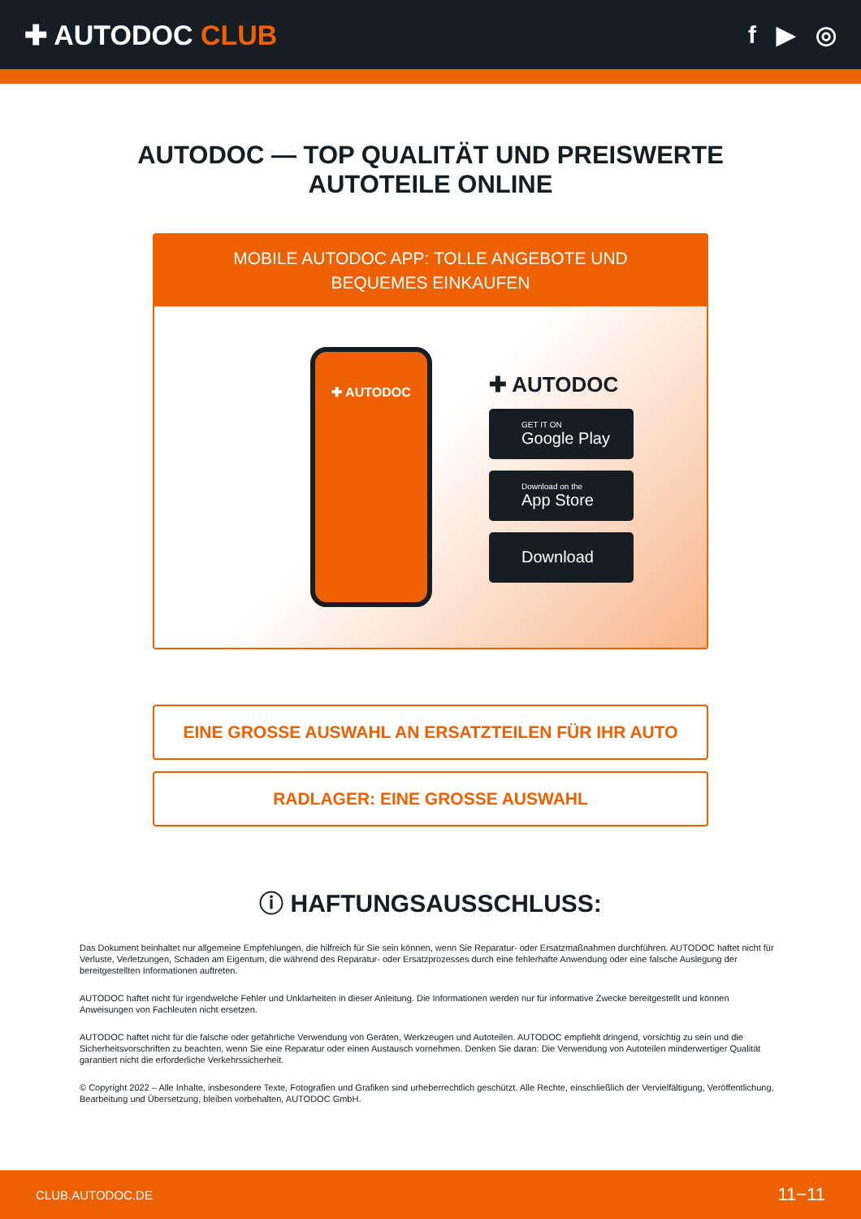✚ AUTODOC CLUB f ▶ ◎
AUTODOC — TOP QUALITÄT UND PREISWERTE
AUTOTEILE ONLINE
MOBILE AUTODOC APP: TOLLE ANGEBOTE UND BEQUEMES EINKAUFEN
✚ AUTODOC
✚ AUTODOC
GET IT ON
Google Play
Download on the
App Store
Download
EINE GROSSE AUSWAHL AN ERSATZTEILEN FÜR IHR AUTO
RADLAGER: EINE GROSSE AUSWAHL
ⓘ HAFTUNGSAUSSCHLUSS:
Das Dokument beinhaltet nur allgemeine Empfehlungen, die hilfreich für Sie sein können, wenn Sie Reparatur- oder Ersatzmaßnahmen durchführen. AUTODOC haftet nicht für Verluste, Verletzungen, Schäden am Eigentum, die während des Reparatur- oder Ersatzprozesses durch eine fehlerhafte Anwendung oder eine falsche Auslegung der bereitgestellten Informationen auftreten.
AUTODOC haftet nicht für irgendwelche Fehler und Unklarheiten in dieser Anleitung. Die Informationen werden nur für informative Zwecke bereitgestellt und können Anweisungen von Fachleuten nicht ersetzen.
AUTODOC haftet nicht für die falsche oder gefährliche Verwendung von Geräten, Werkzeugen und Autoteilen. AUTODOC empfiehlt dringend, vorsichtig zu sein und die Sicherheitsvorschriften zu beachten, wenn Sie eine Reparatur oder einen Austausch vornehmen. Denken Sie daran: Die Verwendung von Autoteilen minderwertiger Qualität garantiert nicht die erforderliche Verkehrssicherheit.
© Copyright 2022 – Alle Inhalte, insbesondere Texte, Fotografien und Grafiken sind urheberrechtlich geschützt. Alle Rechte, einschließlich der Vervielfältigung, Veröffentlichung, Bearbeitung und Übersetzung, bleiben vorbehalten, AUTODOC GmbH.
CLUB.AUTODOC.DE 11−11